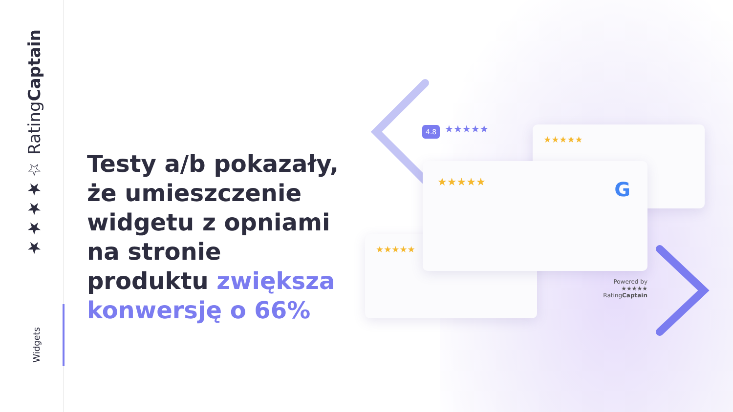★★★★☆ RatingCaptain
Widgets
Testy a/b pokazały, że umieszczenie widgetu z opniami na stronie produktu zwiększa konwersję o 66%
4.8 ★★★★★ ★★★★★
★★★★★
★★★★★
G
Powered by
★★★★★ RatingCaptain